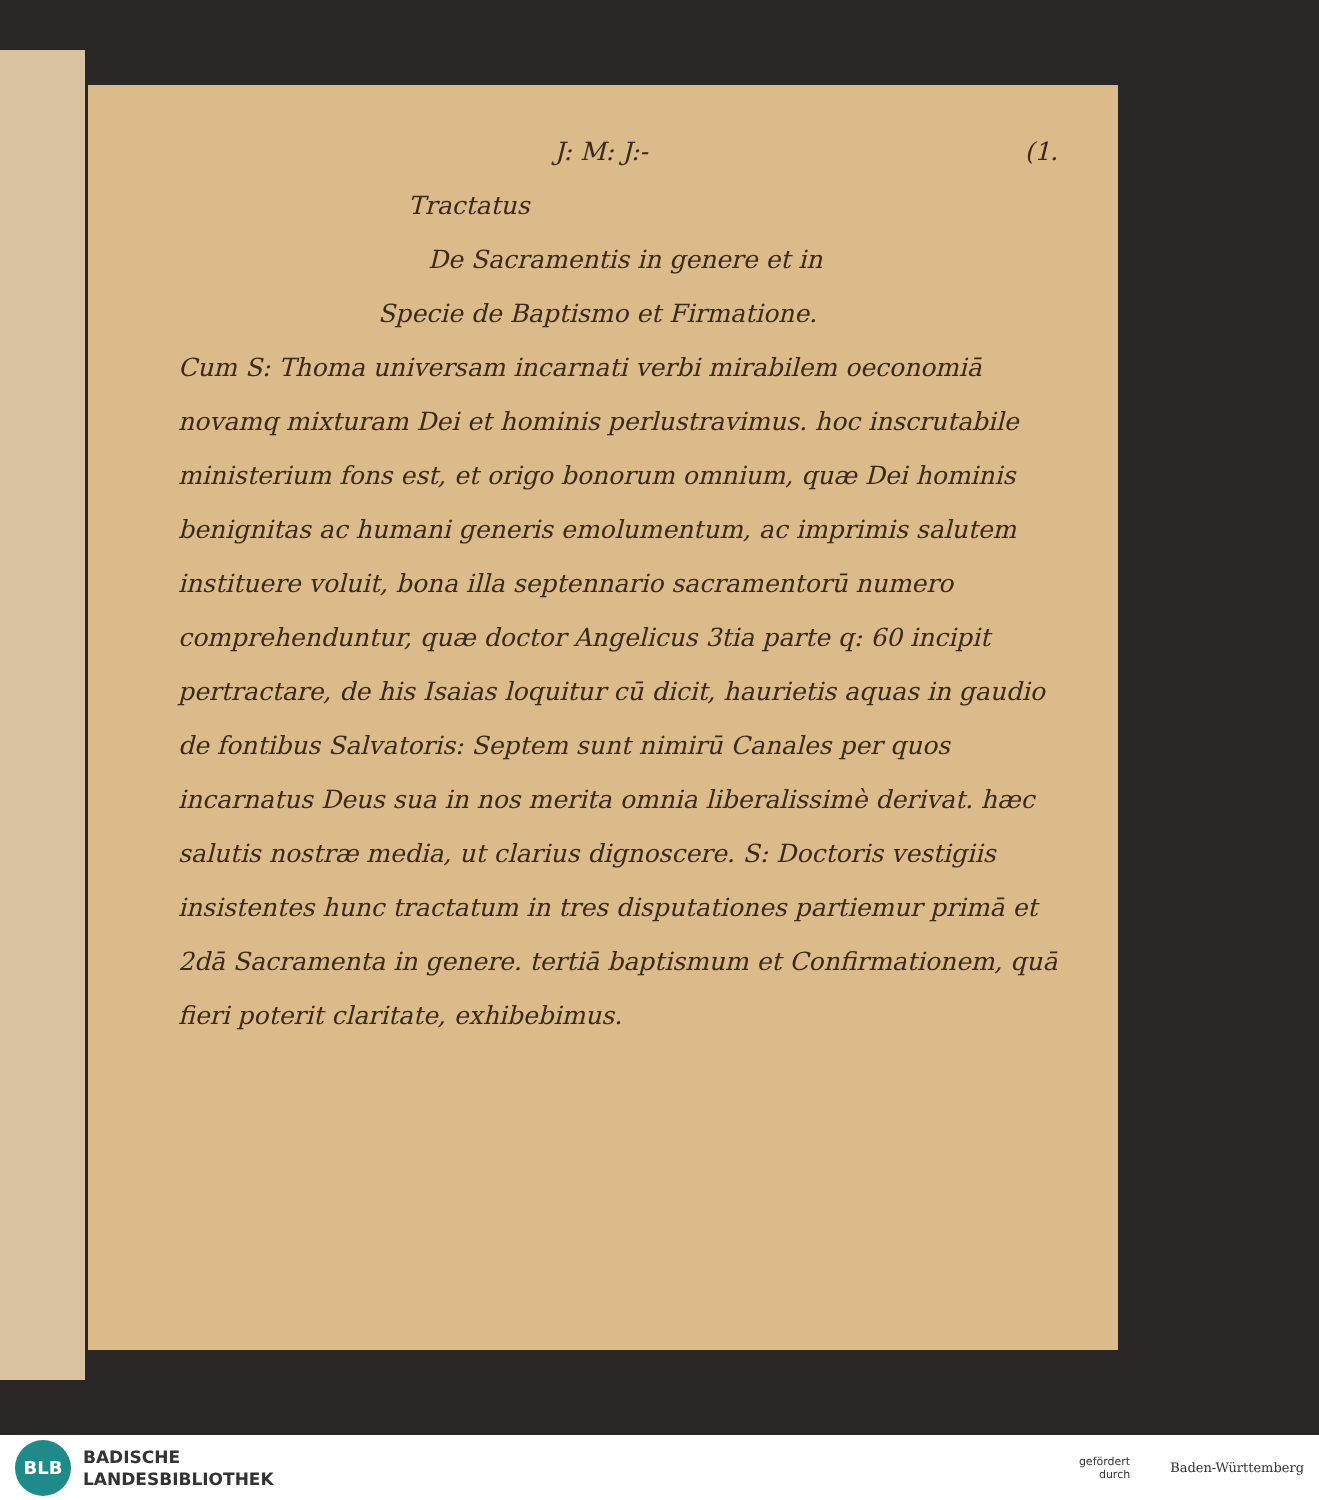J: M: J:- (1.
Tractatus
De Sacramentis in genere et in
Specie de Baptismo et Firmatione.
Cum S: Thoma universam incarnati verbi mirabilem oeconomiā novamq mixturam Dei et hominis perlustravimus. hoc inscrutabile ministerium fons est, et origo bonorum omnium, quæ Dei hominis benignitas ac humani generis emolumentum, ac imprimis salutem instituere voluit, bona illa septennario sacramentorū numero comprehenduntur, quæ doctor Angelicus 3tia parte q: 60 incipit pertractare, de his Isaias loquitur cū dicit, haurietis aquas in gaudio de fontibus Salvatoris: Septem sunt nimirū Canales per quos incarnatus Deus sua in nos merita omnia liberalissimè derivat. hæc salutis nostræ media, ut clarius dignoscere. S: Doctoris vestigiis insistentes hunc tractatum in tres disputationes partiemur primā et 2dā Sacramenta in genere. tertiā baptismum et Confirmationem, quā fieri poterit claritate, exhibebimus.
BLB
BADISCHE
LANDESBIBLIOTHEK
gefördert
durch
Baden-Württemberg